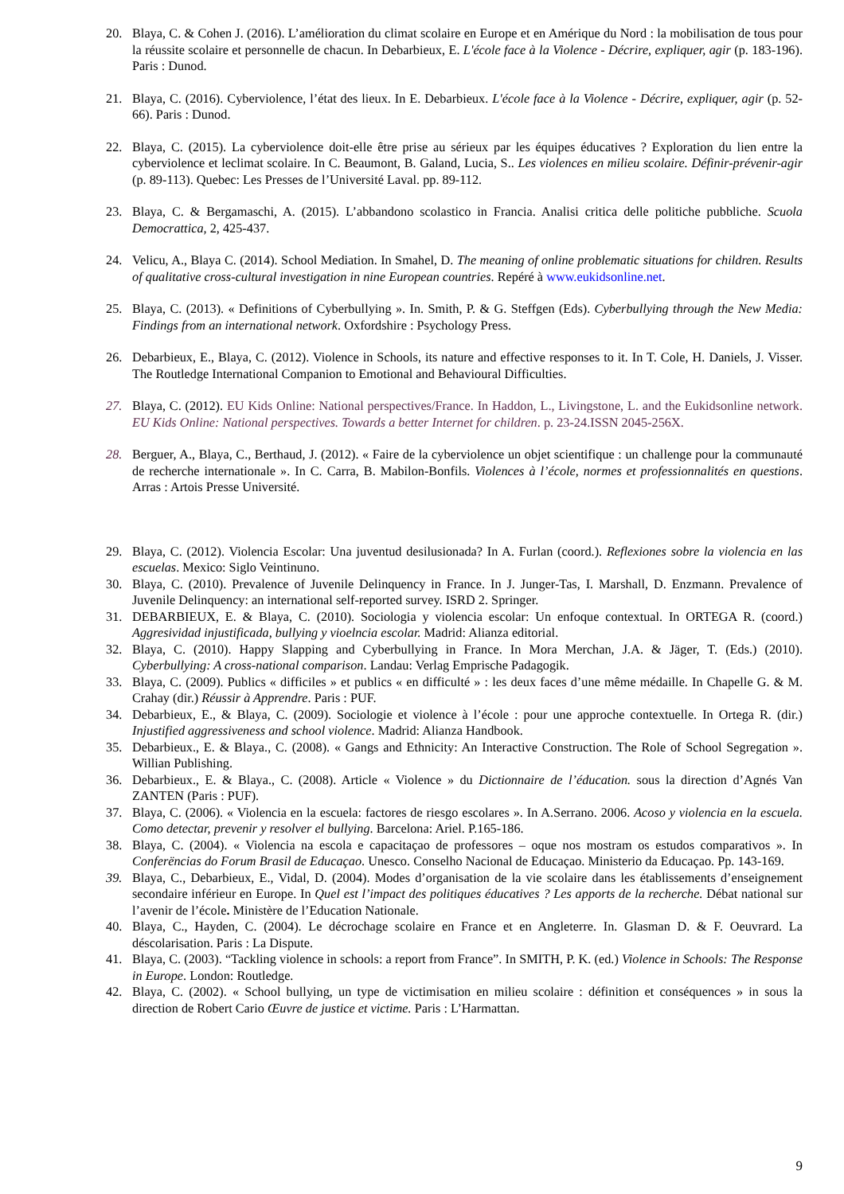20. Blaya, C. & Cohen J. (2016). L’amélioration du climat scolaire en Europe et en Amérique du Nord : la mobilisation de tous pour la réussite scolaire et personnelle de chacun. In Debarbieux, E. L'école face à la Violence - Décrire, expliquer, agir (p. 183-196). Paris : Dunod.
21. Blaya, C. (2016). Cyberviolence, l’état des lieux. In E. Debarbieux. L'école face à la Violence - Décrire, expliquer, agir (p. 52-66). Paris : Dunod.
22. Blaya, C. (2015). La cyberviolence doit-elle être prise au sérieux par les équipes éducatives ? Exploration du lien entre la cyberviolence et leclimat scolaire. In C. Beaumont, B. Galand, Lucia, S.. Les violences en milieu scolaire. Définir-prévenir-agir (p. 89-113). Quebec: Les Presses de l’Université Laval. pp. 89-112.
23. Blaya, C. & Bergamaschi, A. (2015). L’abbandono scolastico in Francia. Analisi critica delle politiche pubbliche. Scuola Democrattica, 2, 425-437.
24. Velicu, A., Blaya C. (2014). School Mediation. In Smahel, D. The meaning of online problematic situations for children. Results of qualitative cross-cultural investigation in nine European countries. Repéré à www.eukidsonline.net.
25. Blaya, C. (2013). « Definitions of Cyberbullying ». In. Smith, P. & G. Steffgen (Eds). Cyberbullying through the New Media: Findings from an international network. Oxfordshire : Psychology Press.
26. Debarbieux, E., Blaya, C. (2012). Violence in Schools, its nature and effective responses to it. In T. Cole, H. Daniels, J. Visser. The Routledge International Companion to Emotional and Behavioural Difficulties.
27. Blaya, C. (2012). EU Kids Online: National perspectives/France. In Haddon, L., Livingstone, L. and the Eukidsonline network. EU Kids Online: National perspectives. Towards a better Internet for children. p. 23-24.ISSN 2045-256X.
28. Berguer, A., Blaya, C., Berthaud, J. (2012). « Faire de la cyberviolence un objet scientifique : un challenge pour la communauté de recherche internationale ». In C. Carra, B. Mabilon-Bonfils. Violences à l’école, normes et professionnalités en questions. Arras : Artois Presse Université.
29. Blaya, C. (2012). Violencia Escolar: Una juventud desilusionada? In A. Furlan (coord.). Reflexiones sobre la violencia en las escuelas. Mexico: Siglo Veintinuno.
30. Blaya, C. (2010). Prevalence of Juvenile Delinquency in France. In J. Junger-Tas, I. Marshall, D. Enzmann. Prevalence of Juvenile Delinquency: an international self-reported survey. ISRD 2. Springer.
31. DEBARBIEUX, E. & Blaya, C. (2010). Sociologia y violencia escolar: Un enfoque contextual. In ORTEGA R. (coord.) Aggresividad injustificada, bullying y vioelncia escolar. Madrid: Alianza editorial.
32. Blaya, C. (2010). Happy Slapping and Cyberbullying in France. In Mora Merchan, J.A. & Jäger, T. (Eds.) (2010). Cyberbullying: A cross-national comparison. Landau: Verlag Emprische Padagogik.
33. Blaya, C. (2009). Publics « difficiles » et publics « en difficulté » : les deux faces d’une même médaille. In Chapelle G. & M. Crahay (dir.) Réussir à Apprendre. Paris : PUF.
34. Debarbieux, E., & Blaya, C. (2009). Sociologie et violence à l’école : pour une approche contextuelle. In Ortega R. (dir.) Injustified aggressiveness and school violence. Madrid: Alianza Handbook.
35. Debarbieux., E. & Blaya., C. (2008). « Gangs and Ethnicity: An Interactive Construction. The Role of School Segregation ». Willian Publishing.
36. Debarbieux., E. & Blaya., C. (2008). Article « Violence » du Dictionnaire de l’éducation. sous la direction d’Agnés Van ZANTEN (Paris : PUF).
37. Blaya, C. (2006). « Violencia en la escuela: factores de riesgo escolares ». In A.Serrano. 2006. Acoso y violencia en la escuela. Como detectar, prevenir y resolver el bullying. Barcelona: Ariel. P.165-186.
38. Blaya, C. (2004). « Violencia na escola e capacitaçao de professores – oque nos mostram os estudos comparativos ». In Conferëncias do Forum Brasil de Educaçao. Unesco. Conselho Nacional de Educaçao. Ministerio da Educaçao. Pp. 143-169.
39. Blaya, C., Debarbieux, E., Vidal, D. (2004). Modes d’organisation de la vie scolaire dans les établissements d’enseignement secondaire inférieur en Europe. In Quel est l’impact des politiques éducatives ? Les apports de la recherche. Débat national sur l’avenir de l’école. Ministère de l’Education Nationale.
40. Blaya, C., Hayden, C. (2004). Le décrochage scolaire en France et en Angleterre. In. Glasman D. & F. Oeuvrard. La déscolarisation. Paris : La Dispute.
41. Blaya, C. (2003). “Tackling violence in schools: a report from France”. In SMITH, P. K. (ed.) Violence in Schools: The Response in Europe. London: Routledge.
42. Blaya, C. (2002). « School bullying, un type de victimisation en milieu scolaire : définition et conséquences » in sous la direction de Robert Cario Œuvre de justice et victime. Paris : L’Harmattan.
9